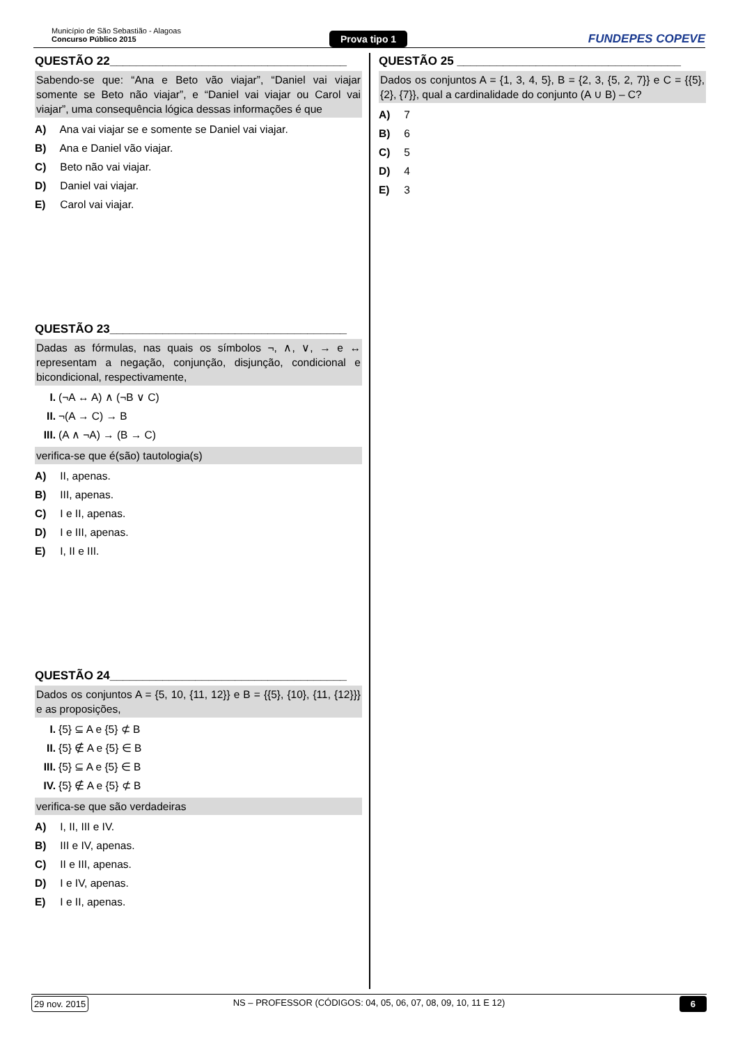Município de São Sebastião - Alagoas
Concurso Público 2015
Prova tipo 1 FUNDEPES COPEVE
QUESTÃO 22____________________________________
Sabendo-se que: “Ana e Beto vão viajar”, “Daniel vai viajar somente se Beto não viajar”, e “Daniel vai viajar ou Carol vai viajar”, uma consequência lógica dessas informações é que
A) Ana vai viajar se e somente se Daniel vai viajar.
B) Ana e Daniel vão viajar.
C) Beto não vai viajar.
D) Daniel vai viajar.
E) Carol vai viajar.
QUESTÃO 23____________________________________
Dadas as fórmulas, nas quais os símbolos ¬, ∧, ∨, → e ↔ representam a negação, conjunção, disjunção, condicional e bicondicional, respectivamente,
I. (¬A ↔ A) ∧ (¬B ∨ C)
II. ¬(A → C) → B
III. (A ∧ ¬A) → (B → C)
verifica-se que é(são) tautologia(s)
A) II, apenas.
B) III, apenas.
C) I e II, apenas.
D) I e III, apenas.
E) I, II e III.
QUESTÃO 24____________________________________
Dados os conjuntos A = {5, 10, {11, 12}} e B = {{5}, {10}, {11, {12}}} e as proposições,
I. {5} ⊆ A e {5} ⊄ B
II. {5} ∉ A e {5} ∈ B
III. {5} ⊆ A e {5} ∈ B
IV. {5} ∉ A e {5} ⊄ B
verifica-se que são verdadeiras
A) I, II, III e IV.
B) III e IV, apenas.
C) II e III, apenas.
D) I e IV, apenas.
E) I e II, apenas.
QUESTÃO 25 __________________________________
Dados os conjuntos A = {1, 3, 4, 5}, B = {2, 3, {5, 2, 7}} e C = {{5}, {2}, {7}}, qual a cardinalidade do conjunto (A ∪ B) – C?
A) 7
B) 6
C) 5
D) 4
E) 3
29 nov. 2015
NS – PROFESSOR (CÓDIGOS: 04, 05, 06, 07, 08, 09, 10, 11 E 12)
6